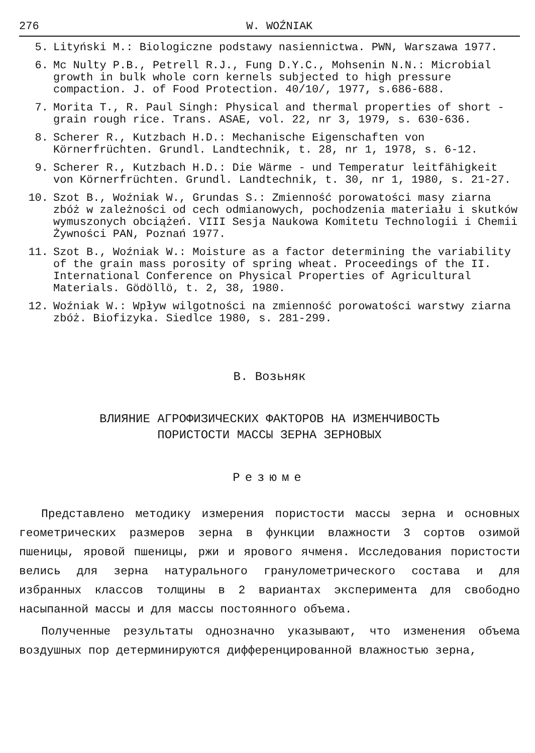276 W. WOŹNIAK
5. Lityński M.: Biologiczne podstawy nasiennictwa. PWN, Warszawa 1977.
6. Mc Nulty P.B., Petrell R.J., Fung D.Y.C., Mohsenin N.N.: Microbial growth in bulk whole corn kernels subjected to high pressure compaction. J. of Food Protection. 40/10/, 1977, s.686-688.
7. Morita T., R. Paul Singh: Physical and thermal properties of short - grain rough rice. Trans. ASAE, vol. 22, nr 3, 1979, s. 630-636.
8. Scherer R., Kutzbach H.D.: Mechanische Eigenschaften von Körnerfrüchten. Grundl. Landtechnik, t. 28, nr 1, 1978, s. 6-12.
9. Scherer R., Kutzbach H.D.: Die Wärme - und Temperatur leitfähigkeit von Körnerfrüchten. Grundl. Landtechnik, t. 30, nr 1, 1980, s. 21-27.
10. Szot B., Woźniak W., Grundas S.: Zmienność porowatości masy ziarna zbóż w zależności od cech odmianowych, pochodzenia materiału i skutków wymuszonych obciążeń. VIII Sesja Naukowa Komitetu Technologii i Chemii Żywności PAN, Poznań 1977.
11. Szot B., Woźniak W.: Moisture as a factor determining the variability of the grain mass porosity of spring wheat. Proceedings of the II. International Conference on Physical Properties of Agricultural Materials. Gödöllö, t. 2, 38, 1980.
12. Woźniak W.: Wpływ wilgotności na zmienność porowatości warstwy ziarna zbóż. Biofizyka. Siedlce 1980, s. 281-299.
В. Возьняк
ВЛИЯНИЕ АГРОФИЗИЧЕСКИХ ФАКТОРОВ НА ИЗМЕНЧИВОСТЬ
ПОРИСТОСТИ МАССЫ ЗЕРНА ЗЕРНОВЫХ
Резюме
Представлено методику измерения пористости массы зерна и основных геометрических размеров зерна в функции влажности 3 сортов озимой пшеницы, яровой пшеницы, ржи и ярового ячменя. Исследования пористости велись для зерна натурального гранулометрического состава и для избранных классов толщины в 2 вариантах эксперимента для свободно насыпанной массы и для массы постоянного объема.
Полученные результаты однозначно указывают, что изменения объема воздушных пор детерминируются дифференцированной влажностью зерна,